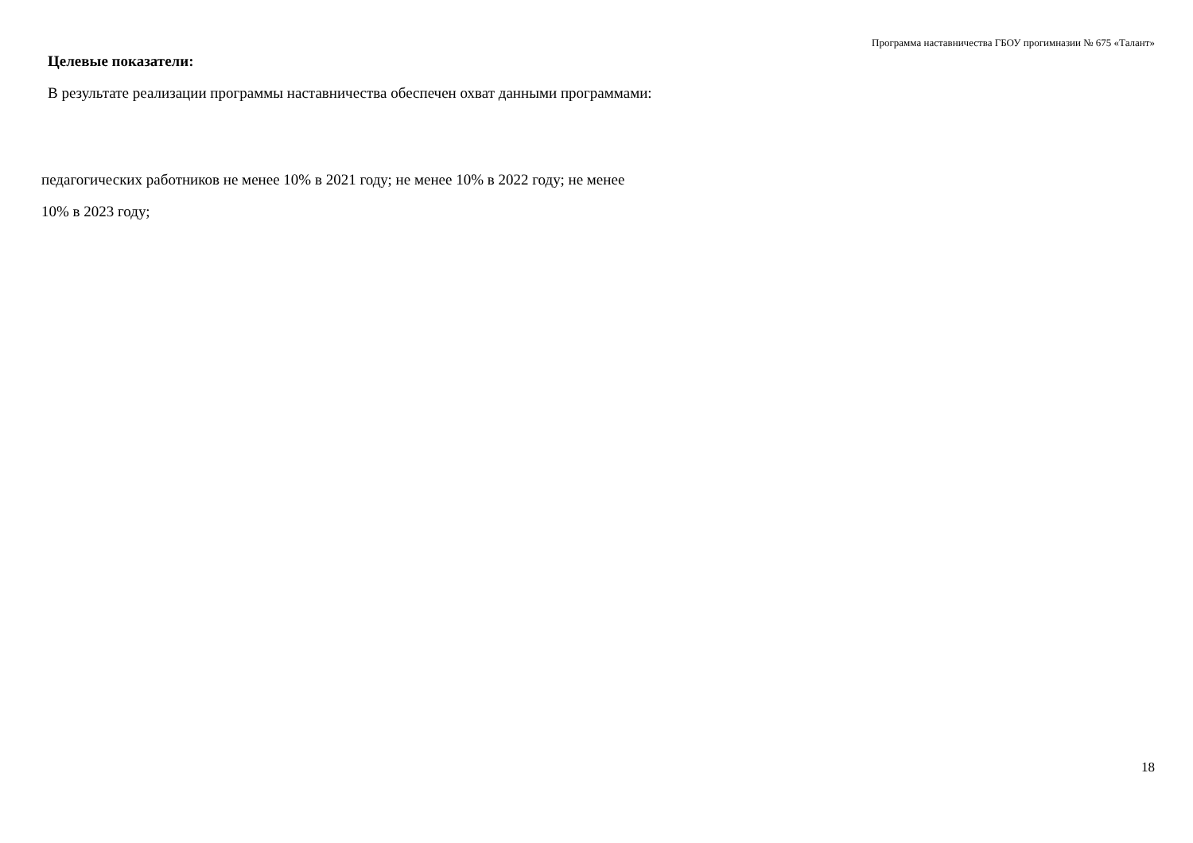Программа наставничества ГБОУ прогимназии № 675 «Талант»
Целевые показатели:
В результате реализации программы наставничества обеспечен охват данными программами:
педагогических работников не менее 10% в 2021 году; не менее 10% в 2022 году; не менее
10% в 2023 году;
18